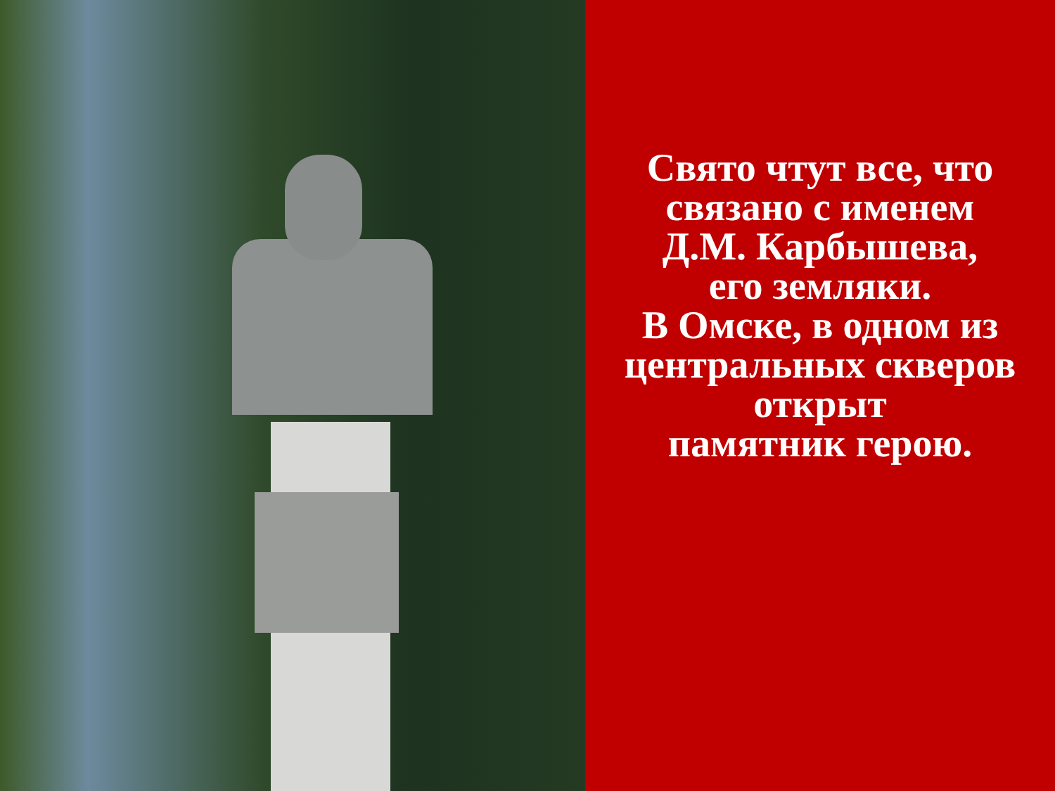Свято чтут все, что
связано с именем
Д.М. Карбышева,
его земляки.
В Омске, в одном из
центральных скверов
открыт
памятник герою.